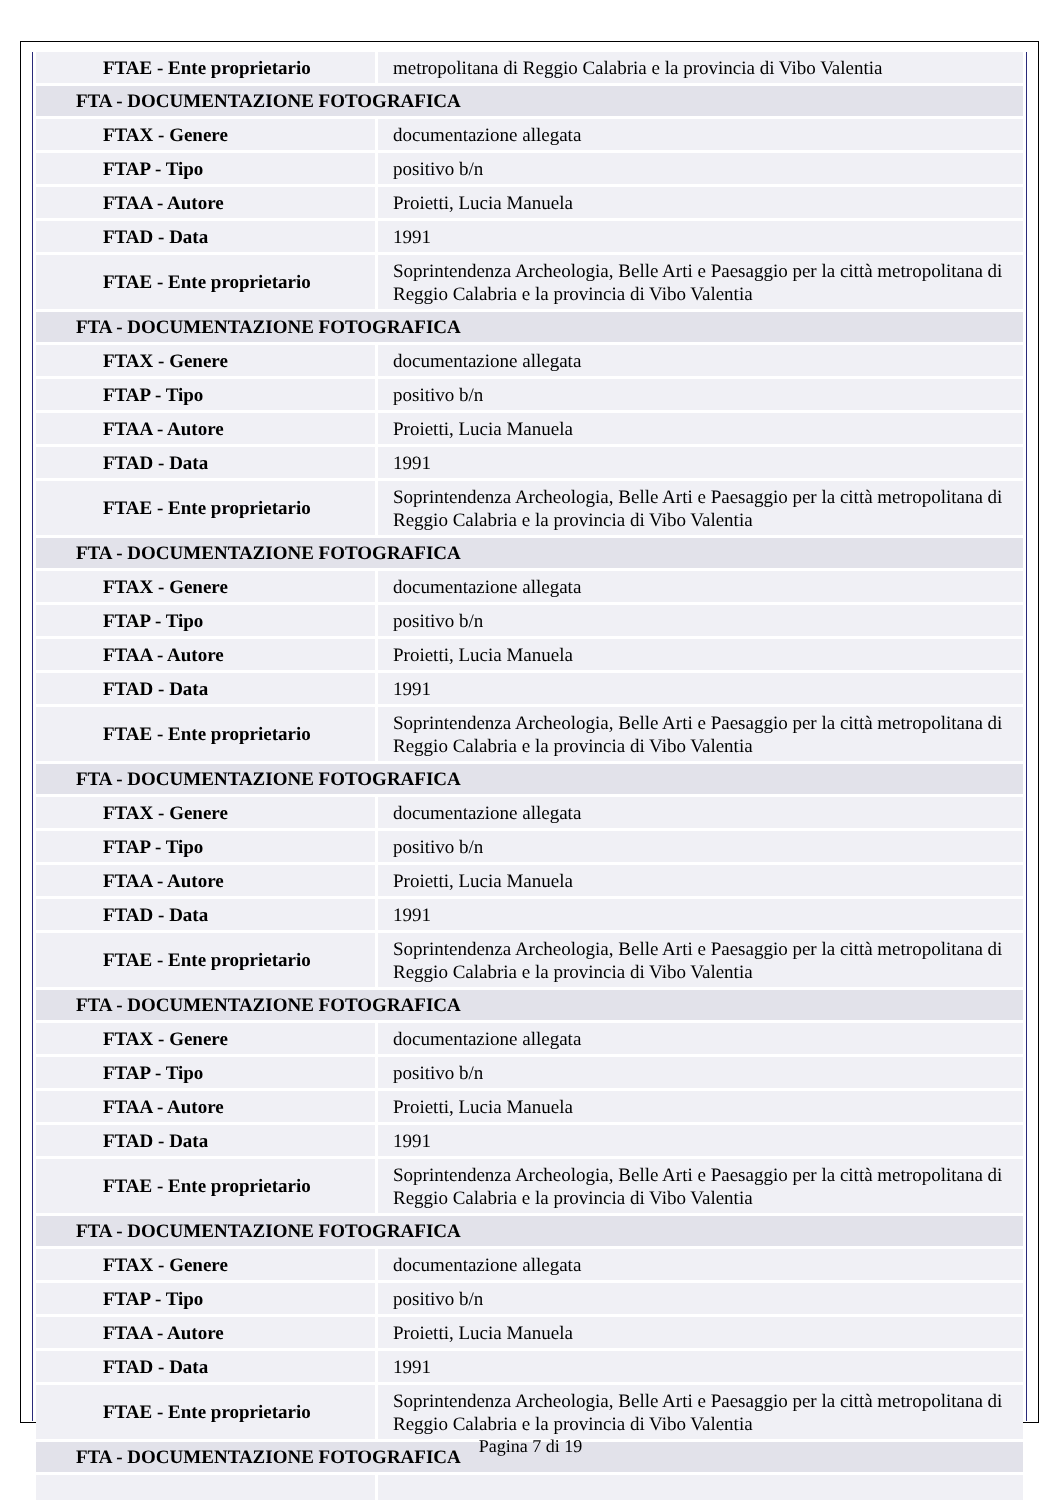| FTAE - Ente proprietario | metropolitana di Reggio Calabria e la provincia di Vibo Valentia |
| FTA - DOCUMENTAZIONE FOTOGRAFICA | |
| FTAX - Genere | documentazione allegata |
| FTAP - Tipo | positivo b/n |
| FTAA - Autore | Proietti, Lucia Manuela |
| FTAD - Data | 1991 |
| FTAE - Ente proprietario | Soprintendenza Archeologia, Belle Arti e Paesaggio per la città metropolitana di Reggio Calabria e la provincia di Vibo Valentia |
| FTA - DOCUMENTAZIONE FOTOGRAFICA | |
| FTAX - Genere | documentazione allegata |
| FTAP - Tipo | positivo b/n |
| FTAA - Autore | Proietti, Lucia Manuela |
| FTAD - Data | 1991 |
| FTAE - Ente proprietario | Soprintendenza Archeologia, Belle Arti e Paesaggio per la città metropolitana di Reggio Calabria e la provincia di Vibo Valentia |
| FTA - DOCUMENTAZIONE FOTOGRAFICA | |
| FTAX - Genere | documentazione allegata |
| FTAP - Tipo | positivo b/n |
| FTAA - Autore | Proietti, Lucia Manuela |
| FTAD - Data | 1991 |
| FTAE - Ente proprietario | Soprintendenza Archeologia, Belle Arti e Paesaggio per la città metropolitana di Reggio Calabria e la provincia di Vibo Valentia |
| FTA - DOCUMENTAZIONE FOTOGRAFICA | |
| FTAX - Genere | documentazione allegata |
| FTAP - Tipo | positivo b/n |
| FTAA - Autore | Proietti, Lucia Manuela |
| FTAD - Data | 1991 |
| FTAE - Ente proprietario | Soprintendenza Archeologia, Belle Arti e Paesaggio per la città metropolitana di Reggio Calabria e la provincia di Vibo Valentia |
| FTA - DOCUMENTAZIONE FOTOGRAFICA | |
| FTAX - Genere | documentazione allegata |
| FTAP - Tipo | positivo b/n |
| FTAA - Autore | Proietti, Lucia Manuela |
| FTAD - Data | 1991 |
| FTAE - Ente proprietario | Soprintendenza Archeologia, Belle Arti e Paesaggio per la città metropolitana di Reggio Calabria e la provincia di Vibo Valentia |
| FTA - DOCUMENTAZIONE FOTOGRAFICA | |
| FTAX - Genere | documentazione allegata |
| FTAP - Tipo | positivo b/n |
| FTAA - Autore | Proietti, Lucia Manuela |
| FTAD - Data | 1991 |
| FTAE - Ente proprietario | Soprintendenza Archeologia, Belle Arti e Paesaggio per la città metropolitana di Reggio Calabria e la provincia di Vibo Valentia |
| FTA - DOCUMENTAZIONE FOTOGRAFICA | |
Pagina 7 di 19